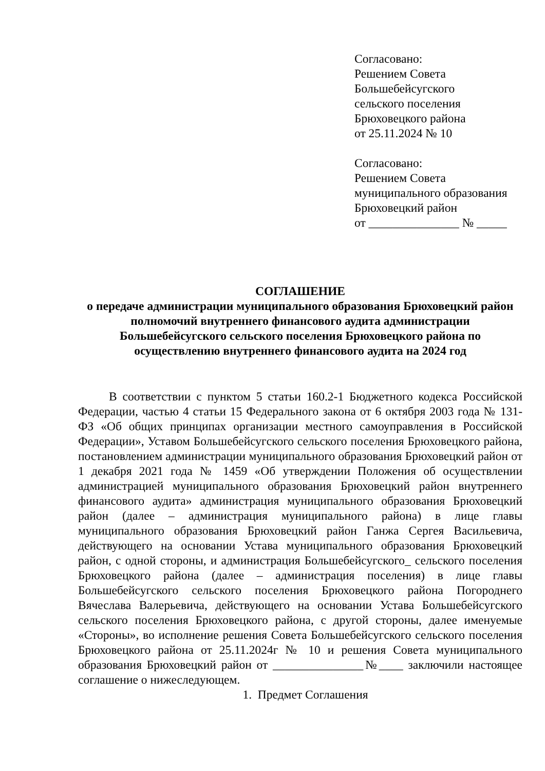Согласовано:
Решением Совета
Большебейсугского
сельского поселения
Брюховецкого района
от 25.11.2024 № 10
Согласовано:
Решением Совета
муниципального образования
Брюховецкий район
от _______________ № _____
СОГЛАШЕНИЕ
о передаче администрации муниципального образования Брюховецкий район полномочий внутреннего финансового аудита администрации Большебейсугского сельского поселения Брюховецкого района по осуществлению внутреннего финансового аудита на 2024 год
В соответствии с пунктом 5 статьи 160.2-1 Бюджетного кодекса Российской Федерации, частью 4 статьи 15 Федерального закона от 6 октября 2003 года № 131-ФЗ «Об общих принципах организации местного самоуправления в Российской Федерации», Уставом Большебейсугского сельского поселения Брюховецкого района, постановлением администрации муниципального образования Брюховецкий район от 1 декабря 2021 года № 1459 «Об утверждении Положения об осуществлении администрацией муниципального образования Брюховецкий район внутреннего финансового аудита» администрация муниципального образования Брюховецкий район (далее – администрация муниципального района) в лице главы муниципального образования Брюховецкий район Ганжа Сергея Васильевича, действующего на основании Устава муниципального образования Брюховецкий район, с одной стороны, и администрация Большебейсугского_ сельского поселения Брюховецкого района (далее – администрация поселения) в лице главы Большебейсугского сельского поселения Брюховецкого района Погороднего Вячеслава Валерьевича, действующего на основании Устава Большебейсугского сельского поселения Брюховецкого района, с другой стороны, далее именуемые «Стороны», во исполнение решения Совета Большебейсугского сельского поселения Брюховецкого района от 25.11.2024г № 10 и решения Совета муниципального образования Брюховецкий район от _______________№____ заключили настоящее соглашение о нижеследующем.
1. Предмет Соглашения